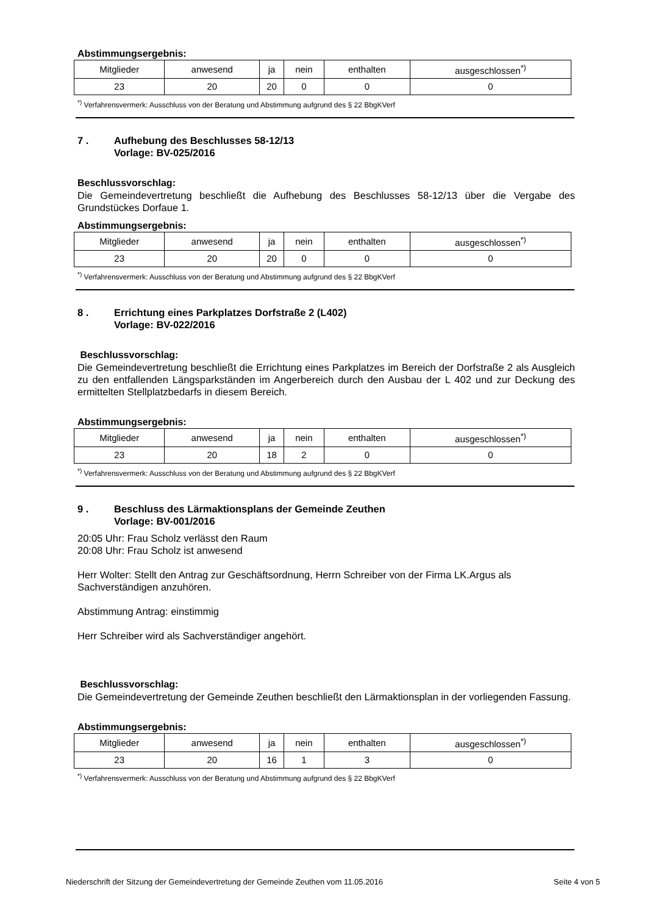Abstimmungsergebnis:
| Mitglieder | anwesend | ja | nein | enthalten | ausgeschlossen<sup>*)</sup> |
| 23 | 20 | 20 | 0 | 0 | 0 |
<sup>*)</sup> Verfahrensvermerk: Ausschluss von der Beratung und Abstimmung aufgrund des § 22 BbgKVerf
7 . Aufhebung des Beschlusses 58-12/13
Vorlage: BV-025/2016
Beschlussvorschlag:
Die Gemeindevertretung beschließt die Aufhebung des Beschlusses 58-12/13 über die Vergabe des Grundstückes Dorfaue 1.
Abstimmungsergebnis:
| Mitglieder | anwesend | ja | nein | enthalten | ausgeschlossen<sup>*)</sup> |
| 23 | 20 | 20 | 0 | 0 | 0 |
<sup>*)</sup> Verfahrensvermerk: Ausschluss von der Beratung und Abstimmung aufgrund des § 22 BbgKVerf
8 . Errichtung eines Parkplatzes Dorfstraße 2 (L402)
Vorlage: BV-022/2016
Beschlussvorschlag:
Die Gemeindevertretung beschließt die Errichtung eines Parkplatzes im Bereich der Dorfstraße 2 als Ausgleich zu den entfallenden Längsparkständen im Angerbereich durch den Ausbau der L 402 und zur Deckung des ermittelten Stellplatzbedarfs in diesem Bereich.
Abstimmungsergebnis:
| Mitglieder | anwesend | ja | nein | enthalten | ausgeschlossen<sup>*)</sup> |
| 23 | 20 | 18 | 2 | 0 | 0 |
<sup>*)</sup> Verfahrensvermerk: Ausschluss von der Beratung und Abstimmung aufgrund des § 22 BbgKVerf
9 . Beschluss des Lärmaktionsplans der Gemeinde Zeuthen
Vorlage: BV-001/2016
20:05 Uhr: Frau Scholz verlässt den Raum
20:08 Uhr: Frau Scholz ist anwesend
Herr Wolter: Stellt den Antrag zur Geschäftsordnung, Herrn Schreiber von der Firma LK.Argus als Sachverständigen anzuhören.
Abstimmung Antrag: einstimmig
Herr Schreiber wird als Sachverständiger angehört.
Beschlussvorschlag:
Die Gemeindevertretung der Gemeinde Zeuthen beschließt den Lärmaktionsplan in der vorliegenden Fassung.
Abstimmungsergebnis:
| Mitglieder | anwesend | ja | nein | enthalten | ausgeschlossen<sup>*)</sup> |
| 23 | 20 | 16 | 1 | 3 | 0 |
<sup>*)</sup> Verfahrensvermerk: Ausschluss von der Beratung und Abstimmung aufgrund des § 22 BbgKVerf
Niederschrift der Sitzung der Gemeindevertretung der Gemeinde Zeuthen vom 11.05.2016 Seite 4 von 5